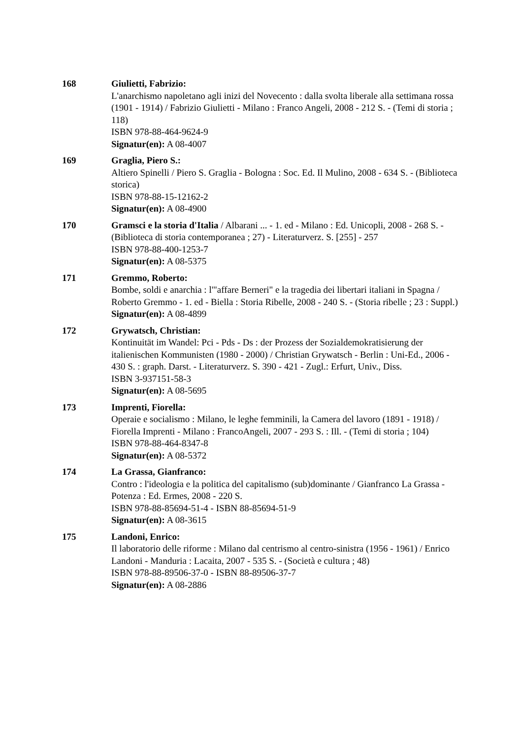168 Giulietti, Fabrizio:
L'anarchismo napoletano agli inizi del Novecento : dalla svolta liberale alla settimana rossa (1901 - 1914) / Fabrizio Giulietti - Milano : Franco Angeli, 2008 - 212 S. - (Temi di storia ; 118)
ISBN 978-88-464-9624-9
Signatur(en): A 08-4007
169 Graglia, Piero S.:
Altiero Spinelli / Piero S. Graglia - Bologna : Soc. Ed. Il Mulino, 2008 - 634 S. - (Biblioteca storica)
ISBN 978-88-15-12162-2
Signatur(en): A 08-4900
170 Gramsci e la storia d'Italia / Albarani ... - 1. ed - Milano : Ed. Unicopli, 2008 - 268 S. - (Biblioteca di storia contemporanea ; 27) - Literaturverz. S. [255] - 257
ISBN 978-88-400-1253-7
Signatur(en): A 08-5375
171 Gremmo, Roberto:
Bombe, soldi e anarchia : l'"affare Berneri" e la tragedia dei libertari italiani in Spagna / Roberto Gremmo - 1. ed - Biella : Storia Ribelle, 2008 - 240 S. - (Storia ribelle ; 23 : Suppl.)
Signatur(en): A 08-4899
172 Grywatsch, Christian:
Kontinuität im Wandel: Pci - Pds - Ds : der Prozess der Sozialdemokratisierung der italienischen Kommunisten (1980 - 2000) / Christian Grywatsch - Berlin : Uni-Ed., 2006 - 430 S. : graph. Darst. - Literaturverz. S. 390 - 421 - Zugl.: Erfurt, Univ., Diss.
ISBN 3-937151-58-3
Signatur(en): A 08-5695
173 Imprenti, Fiorella:
Operaie e socialismo : Milano, le leghe femminili, la Camera del lavoro (1891 - 1918) / Fiorella Imprenti - Milano : FrancoAngeli, 2007 - 293 S. : Ill. - (Temi di storia ; 104)
ISBN 978-88-464-8347-8
Signatur(en): A 08-5372
174 La Grassa, Gianfranco:
Contro : l'ideologia e la politica del capitalismo (sub)dominante / Gianfranco La Grassa - Potenza : Ed. Ermes, 2008 - 220 S.
ISBN 978-88-85694-51-4 - ISBN 88-85694-51-9
Signatur(en): A 08-3615
175 Landoni, Enrico:
Il laboratorio delle riforme : Milano dal centrismo al centro-sinistra (1956 - 1961) / Enrico Landoni - Manduria : Lacaita, 2007 - 535 S. - (Società e cultura ; 48)
ISBN 978-88-89506-37-0 - ISBN 88-89506-37-7
Signatur(en): A 08-2886